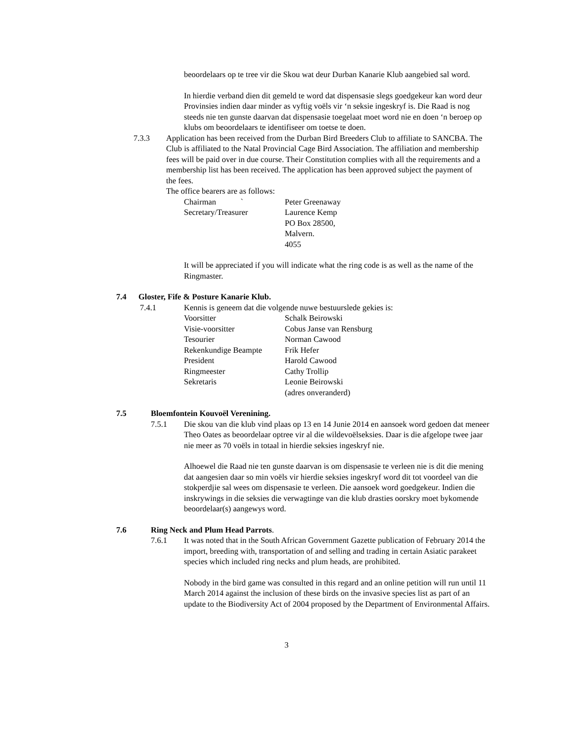beoordelaars op te tree vir die Skou wat deur Durban Kanarie Klub aangebied sal word.
In hierdie verband dien dit gemeld te word dat dispensasie slegs goedgekeur kan word deur Provinsies indien daar minder as vyftig voëls vir ‘n seksie ingeskryf is. Die Raad is nog steeds nie ten gunste daarvan dat dispensasie toegelaat moet word nie en doen ‘n beroep op klubs om beoordelaars te identifiseer om toetse te doen.
7.3.3 Application has been received from the Durban Bird Breeders Club to affiliate to SANCBA. The Club is affiliated to the Natal Provincial Cage Bird Association. The affiliation and membership fees will be paid over in due course. Their Constitution complies with all the requirements and a membership list has been received. The application has been approved subject the payment of the fees.
The office bearers are as follows:
| Chairman ` | Peter Greenaway |
| Secretary/Treasurer | Laurence Kemp PO Box 28500, Malvern. 4055 |
It will be appreciated if you will indicate what the ring code is as well as the name of the Ringmaster.
7.4 Gloster, Fife & Posture Kanarie Klub.
7.4.1 Kennis is geneem dat die volgende nuwe bestuurslede gekies is:
| Voorsitter | Schalk Beirowski |
| Visie-voorsitter | Cobus Janse van Rensburg |
| Tesourier | Norman Cawood |
| Rekenkundige Beampte | Frik Hefer |
| President | Harold Cawood |
| Ringmeester | Cathy Trollip |
| Sekretaris | Leonie Beirowski (adres onveranderd) |
7.5 Bloemfontein Kouvoël Verenining.
7.5.1 Die skou van die klub vind plaas op 13 en 14 Junie 2014 en aansoek word gedoen dat meneer Theo Oates as beoordelaar optree vir al die wildevoëlseksies. Daar is die afgelope twee jaar nie meer as 70 voëls in totaal in hierdie seksies ingeskryf nie.
Alhoewel die Raad nie ten gunste daarvan is om dispensasie te verleen nie is dit die mening dat aangesien daar so min voëls vir hierdie seksies ingeskryf word dit tot voordeel van die stokperdjie sal wees om dispensasie te verleen. Die aansoek word goedgekeur. Indien die inskrywings in die seksies die verwagtinge van die klub drasties oorskry moet bykomende beoordelaar(s) aangewys word.
7.6 Ring Neck and Plum Head Parrots.
7.6.1 It was noted that in the South African Government Gazette publication of February 2014 the import, breeding with, transportation of and selling and trading in certain Asiatic parakeet species which included ring necks and plum heads, are prohibited.
Nobody in the bird game was consulted in this regard and an online petition will run until 11 March 2014 against the inclusion of these birds on the invasive species list as part of an update to the Biodiversity Act of 2004 proposed by the Department of Environmental Affairs.
3